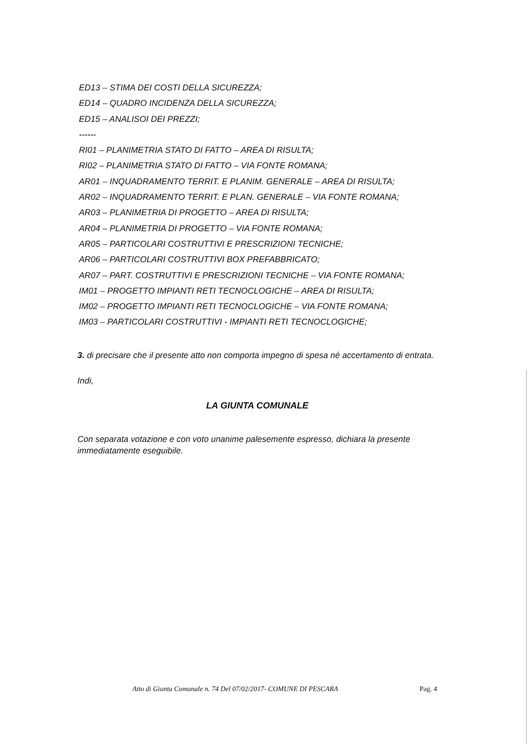ED13 – STIMA DEI COSTI DELLA SICUREZZA;
ED14 – QUADRO INCIDENZA DELLA SICUREZZA;
ED15 – ANALISOI DEI PREZZI;
------
RI01 – PLANIMETRIA STATO DI FATTO – AREA DI RISULTA;
RI02 – PLANIMETRIA STATO DI FATTO – VIA FONTE ROMANA;
AR01 – INQUADRAMENTO TERRIT. E PLANIM. GENERALE – AREA DI RISULTA;
AR02 – INQUADRAMENTO TERRIT. E PLAN. GENERALE – VIA FONTE ROMANA;
AR03 – PLANIMETRIA DI PROGETTO – AREA DI RISULTA;
AR04 – PLANIMETRIA DI PROGETTO – VIA FONTE ROMANA;
AR05 – PARTICOLARI COSTRUTTIVI E PRESCRIZIONI TECNICHE;
AR06 – PARTICOLARI COSTRUTTIVI BOX PREFABBRICATO;
AR07 – PART. COSTRUTTIVI E PRESCRIZIONI TECNICHE – VIA FONTE ROMANA;
IM01 – PROGETTO IMPIANTI RETI TECNOCLOGICHE – AREA DI RISULTA;
IM02 – PROGETTO IMPIANTI RETI TECNOCLOGICHE – VIA FONTE ROMANA;
IM03 – PARTICOLARI COSTRUTTIVI - IMPIANTI RETI TECNOCLOGICHE;
3. di precisare che il presente atto non comporta impegno di spesa né accertamento di entrata.
Indi,
LA GIUNTA COMUNALE
Con separata votazione e con voto unanime palesemente espresso, dichiara la presente immediatamente eseguibile.
Atto di Giunta Comunale n. 74 Del 07/02/2017- COMUNE DI PESCARA Pag. 4